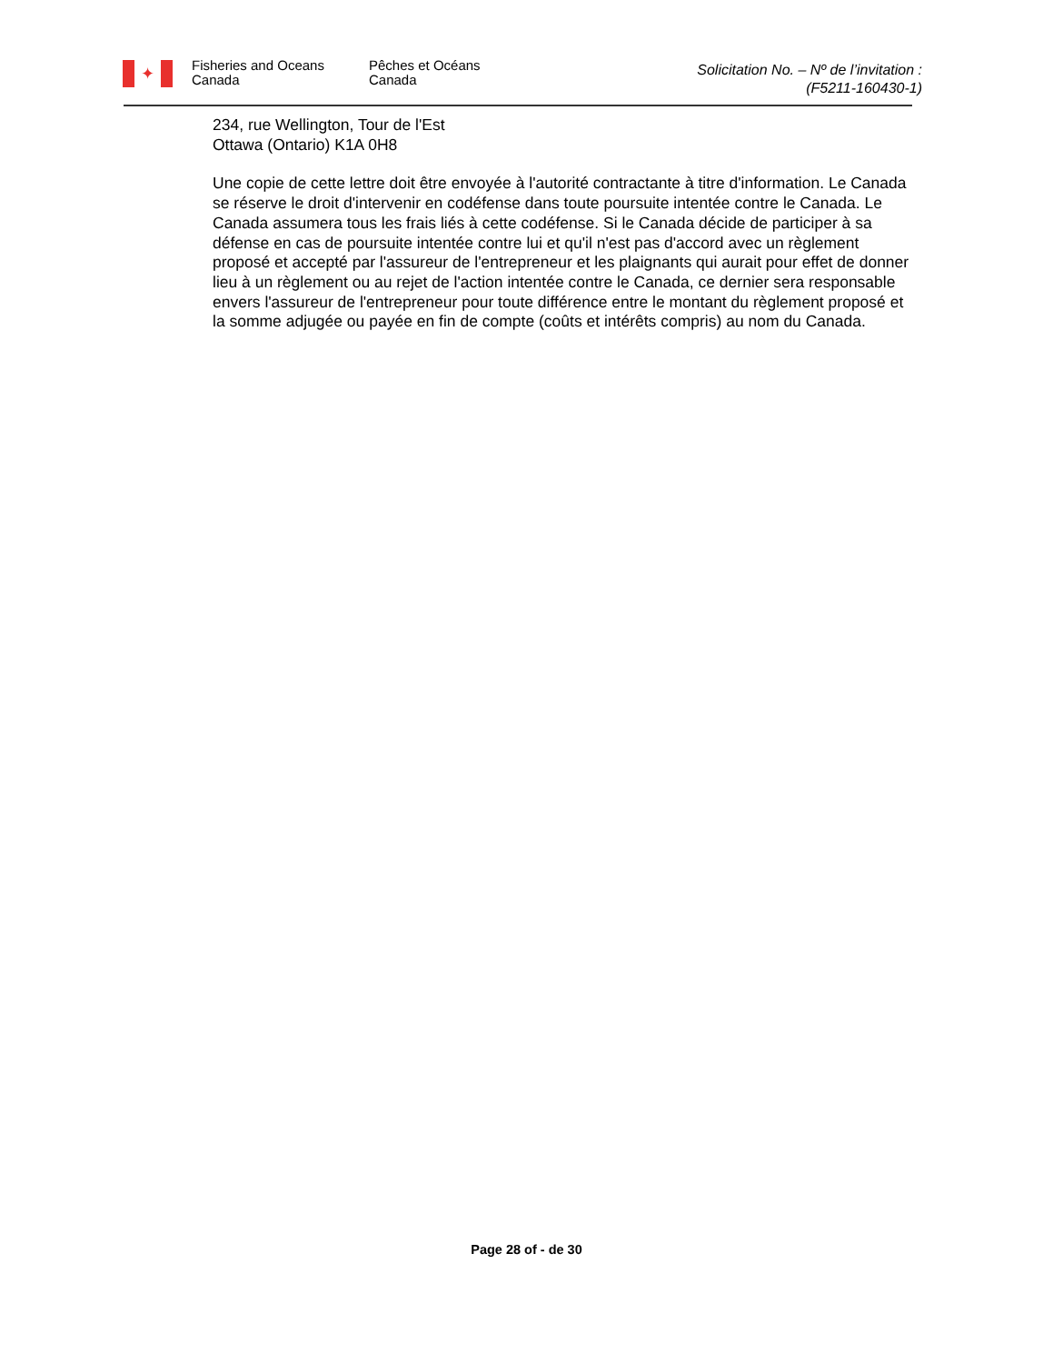✦
Fisheries and Oceans
Canada
Pêches et Océans
Canada
Solicitation No. – Nº de l’invitation :
(F5211-160430-1)
234, rue Wellington, Tour de l'Est
Ottawa (Ontario) K1A 0H8
Une copie de cette lettre doit être envoyée à l'autorité contractante à titre d'information. Le Canada se réserve le droit d'intervenir en codéfense dans toute poursuite intentée contre le Canada. Le Canada assumera tous les frais liés à cette codéfense. Si le Canada décide de participer à sa défense en cas de poursuite intentée contre lui et qu'il n'est pas d'accord avec un règlement proposé et accepté par l'assureur de l'entrepreneur et les plaignants qui aurait pour effet de donner lieu à un règlement ou au rejet de l'action intentée contre le Canada, ce dernier sera responsable envers l'assureur de l'entrepreneur pour toute différence entre le montant du règlement proposé et la somme adjugée ou payée en fin de compte (coûts et intérêts compris) au nom du Canada.
Page 28 of - de 30